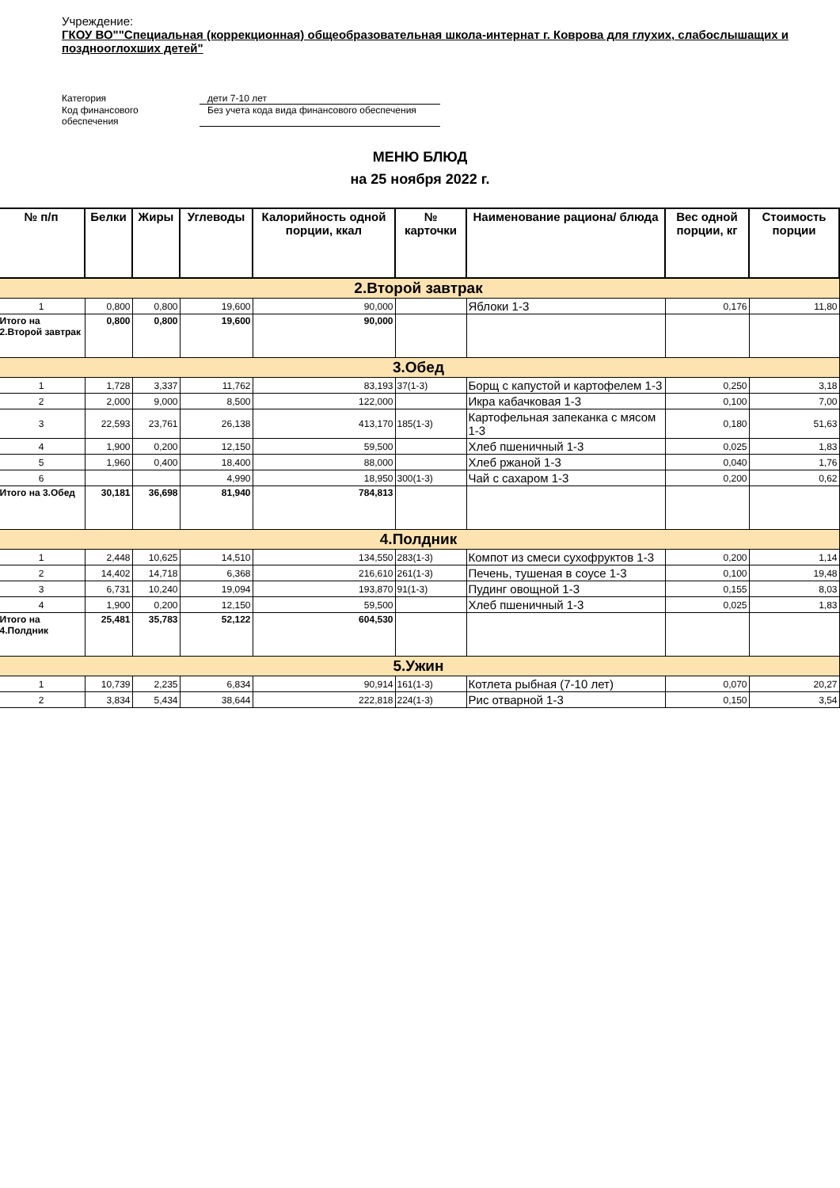Учреждение:
ГКОУ ВО""Специальная (коррекционная) общеобразовательная школа-интернат г. Коврова для глухих, слабослышащих и позднооглохших детей"
| Категория | дети 7-10 лет |
| Код финансового обеспечения | Без учета кода вида финансового обеспечения |
МЕНЮ БЛЮД
на 25 ноября 2022 г.
| № п/п | Белки | Жиры | Углеводы | Калорийность одной порции, ккал | № карточки | Наименование рациона/ блюда | Вес одной порции, кг | Стоимость порции |
| --- | --- | --- | --- | --- | --- | --- | --- | --- |
| 2.Второй завтрак | | | | | | | | |
| 1 | 0,800 | 0,800 | 19,600 | 90,000 | | Яблоки 1-3 | 0,176 | 11,80 |
| Итого на 2.Второй завтрак | 0,800 | 0,800 | 19,600 | 90,000 | | | | |
| 3.Обед | | | | | | | | |
| 1 | 1,728 | 3,337 | 11,762 | 83,193 | 37(1-3) | Борщ с капустой и картофелем 1-3 | 0,250 | 3,18 |
| 2 | 2,000 | 9,000 | 8,500 | 122,000 | | Икра кабачковая 1-3 | 0,100 | 7,00 |
| 3 | 22,593 | 23,761 | 26,138 | 413,170 | 185(1-3) | Картофельная запеканка с мясом 1-3 | 0,180 | 51,63 |
| 4 | 1,900 | 0,200 | 12,150 | 59,500 | | Хлеб пшеничный 1-3 | 0,025 | 1,83 |
| 5 | 1,960 | 0,400 | 18,400 | 88,000 | | Хлеб ржаной 1-3 | 0,040 | 1,76 |
| 6 | | | 4,990 | 18,950 | 300(1-3) | Чай с сахаром 1-3 | 0,200 | 0,62 |
| Итого на 3.Обед | 30,181 | 36,698 | 81,940 | 784,813 | | | | |
| 4.Полдник | | | | | | | | |
| 1 | 2,448 | 10,625 | 14,510 | 134,550 | 283(1-3) | Компот из смеси сухофруктов 1-3 | 0,200 | 1,14 |
| 2 | 14,402 | 14,718 | 6,368 | 216,610 | 261(1-3) | Печень, тушеная в соусе 1-3 | 0,100 | 19,48 |
| 3 | 6,731 | 10,240 | 19,094 | 193,870 | 91(1-3) | Пудинг овощной 1-3 | 0,155 | 8,03 |
| 4 | 1,900 | 0,200 | 12,150 | 59,500 | | Хлеб пшеничный 1-3 | 0,025 | 1,83 |
| Итого на 4.Полдник | 25,481 | 35,783 | 52,122 | 604,530 | | | | |
| 5.Ужин | | | | | | | | |
| 1 | 10,739 | 2,235 | 6,834 | 90,914 | 161(1-3) | Котлета рыбная (7-10 лет) | 0,070 | 20,27 |
| 2 | 3,834 | 5,434 | 38,644 | 222,818 | 224(1-3) | Рис отварной 1-3 | 0,150 | 3,54 |